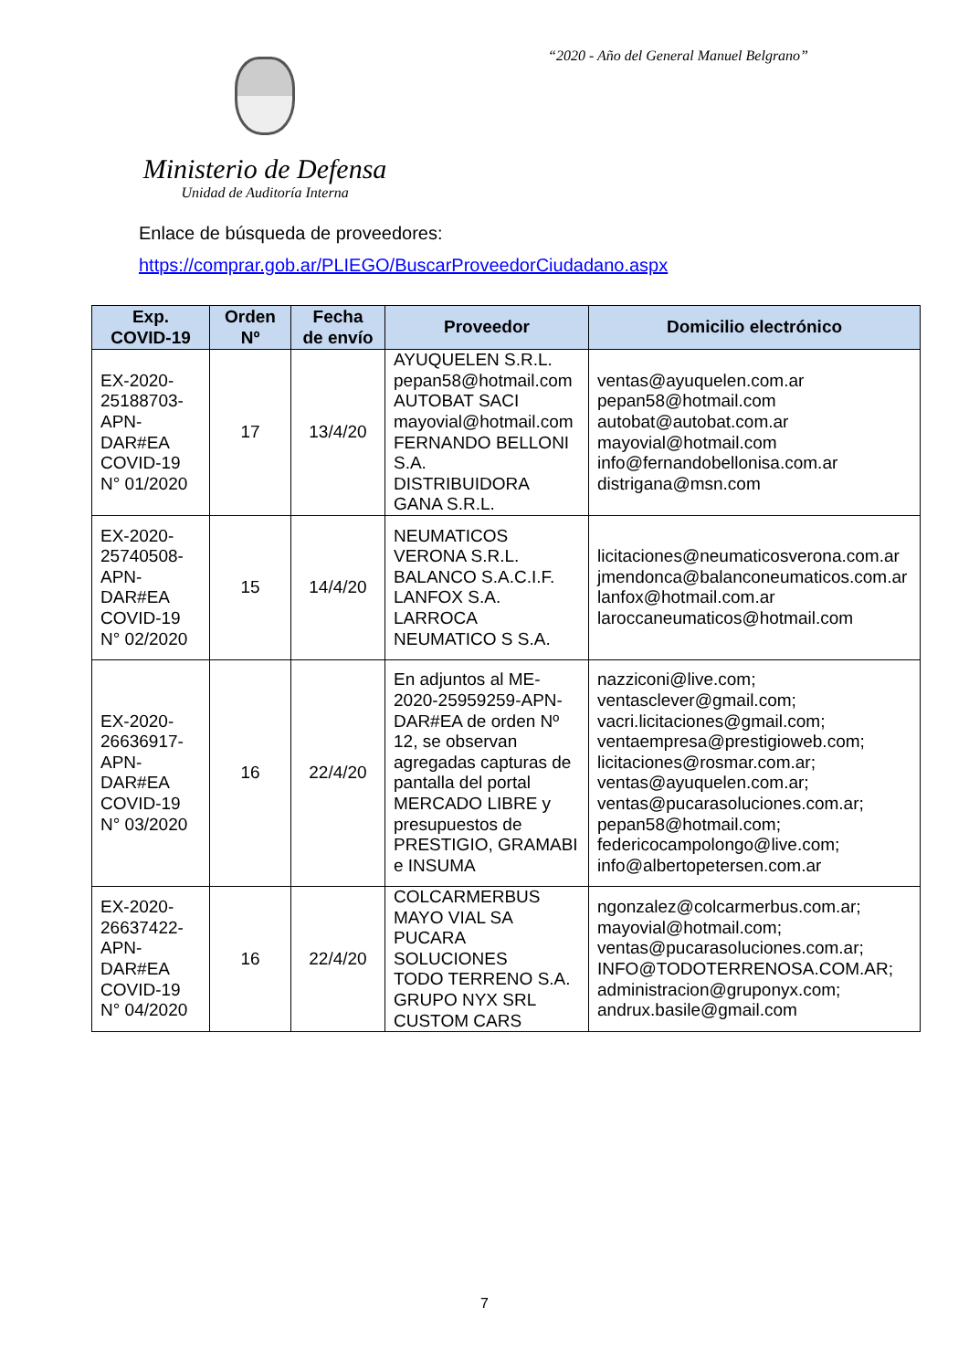“2020 - Año del General Manuel Belgrano”
Ministerio de Defensa
Unidad de Auditoría Interna
Enlace de búsqueda de proveedores:
https://comprar.gob.ar/PLIEGO/BuscarProveedorCiudadano.aspx
| Exp. COVID-19 | Orden Nº | Fecha de envío | Proveedor | Domicilio electrónico |
| --- | --- | --- | --- | --- |
| EX-2020- 25188703- APN- DAR#EA COVID-19 N° 01/2020 | 17 | 13/4/20 | AYUQUELEN S.R.L. pepan58@hotmail.com AUTOBAT SACI mayovial@hotmail.com FERNANDO BELLONI S.A. DISTRIBUIDORA GANA S.R.L. | ventas@ayuquelen.com.ar pepan58@hotmail.com autobat@autobat.com.ar mayovial@hotmail.com info@fernandobellonisa.com.ar distrigana@msn.com |
| EX-2020- 25740508- APN- DAR#EA COVID-19 N° 02/2020 | 15 | 14/4/20 | NEUMATICOS VERONA S.R.L. BALANCO S.A.C.I.F. LANFOX S.A. LARROCA NEUMATICO S S.A. | licitaciones@neumaticosverona.com.ar jmendonca@balanconeumaticos.com.ar lanfox@hotmail.com.ar laroccaneumaticos@hotmail.com |
| EX-2020- 26636917- APN- DAR#EA COVID-19 N° 03/2020 | 16 | 22/4/20 | En adjuntos al ME-2020-25959259-APN-DAR#EA de orden Nº 12, se observan agregadas capturas de pantalla del portal MERCADO LIBRE y presupuestos de PRESTIGIO, GRAMABI e INSUMA | nazziconi@live.com; ventasclever@gmail.com; vacri.licitaciones@gmail.com; ventaempresa@prestigioweb.com; licitaciones@rosmar.com.ar; ventas@ayuquelen.com.ar; ventas@pucarasoluciones.com.ar; pepan58@hotmail.com; federicocampolongo@live.com; info@albertopetersen.com.ar |
| EX-2020- 26637422- APN- DAR#EA COVID-19 N° 04/2020 | 16 | 22/4/20 | COLCARMERBUS MAYO VIAL SA PUCARA SOLUCIONES TODO TERRENO S.A. GRUPO NYX SRL CUSTOM CARS | ngonzalez@colcarmerbus.com.ar; mayovial@hotmail.com; ventas@pucarasoluciones.com.ar; INFO@TODOTERRENOSA.COM.AR; administracion@gruponyx.com; andrux.basile@gmail.com |
7